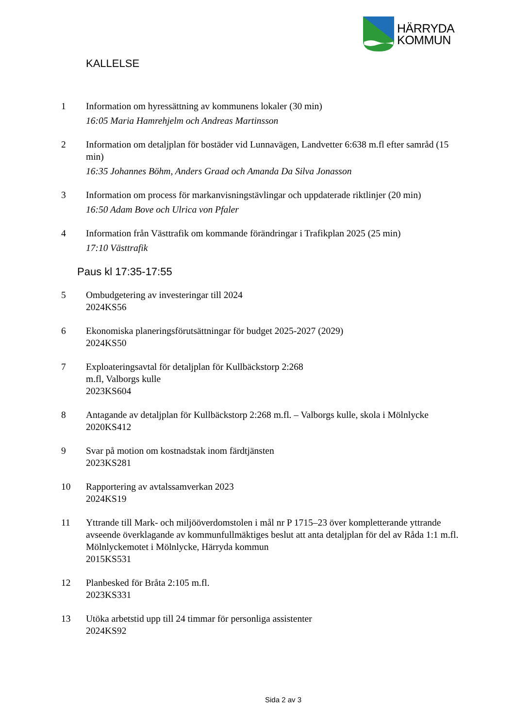HÄRRYDA
KOMMUN
KALLELSE
1 Information om hyressättning av kommunens lokaler (30 min)
16:05 Maria Hamrehjelm och Andreas Martinsson
2 Information om detaljplan för bostäder vid Lunnavägen, Landvetter 6:638 m.fl efter samråd (15 min)
16:35 Johannes Böhm, Anders Graad och Amanda Da Silva Jonasson
3 Information om process för markanvisningstävlingar och uppdaterade riktlinjer (20 min)
16:50 Adam Bove och Ulrica von Pfaler
4 Information från Västtrafik om kommande förändringar i Trafikplan 2025 (25 min)
17:10 Västtrafik
Paus kl 17:35-17:55
5 Ombudgetering av investeringar till 2024
2024KS56
6 Ekonomiska planeringsförutsättningar för budget 2025-2027 (2029)
2024KS50
7 Exploateringsavtal för detaljplan för Kullbäckstorp 2:268
m.fl, Valborgs kulle
2023KS604
8 Antagande av detaljplan för Kullbäckstorp 2:268 m.fl. – Valborgs kulle, skola i Mölnlycke
2020KS412
9 Svar på motion om kostnadstak inom färdtjänsten
2023KS281
10 Rapportering av avtalssamverkan 2023
2024KS19
11 Yttrande till Mark- och miljööverdomstolen i mål nr P 1715–23 över kompletterande yttrande avseende överklagande av kommunfullmäktiges beslut att anta detaljplan för del av Råda 1:1 m.fl. Mölnlyckemotet i Mölnlycke, Härryda kommun
2015KS531
12 Planbesked för Bråta 2:105 m.fl.
2023KS331
13 Utöka arbetstid upp till 24 timmar för personliga assistenter
2024KS92
Sida 2 av 3